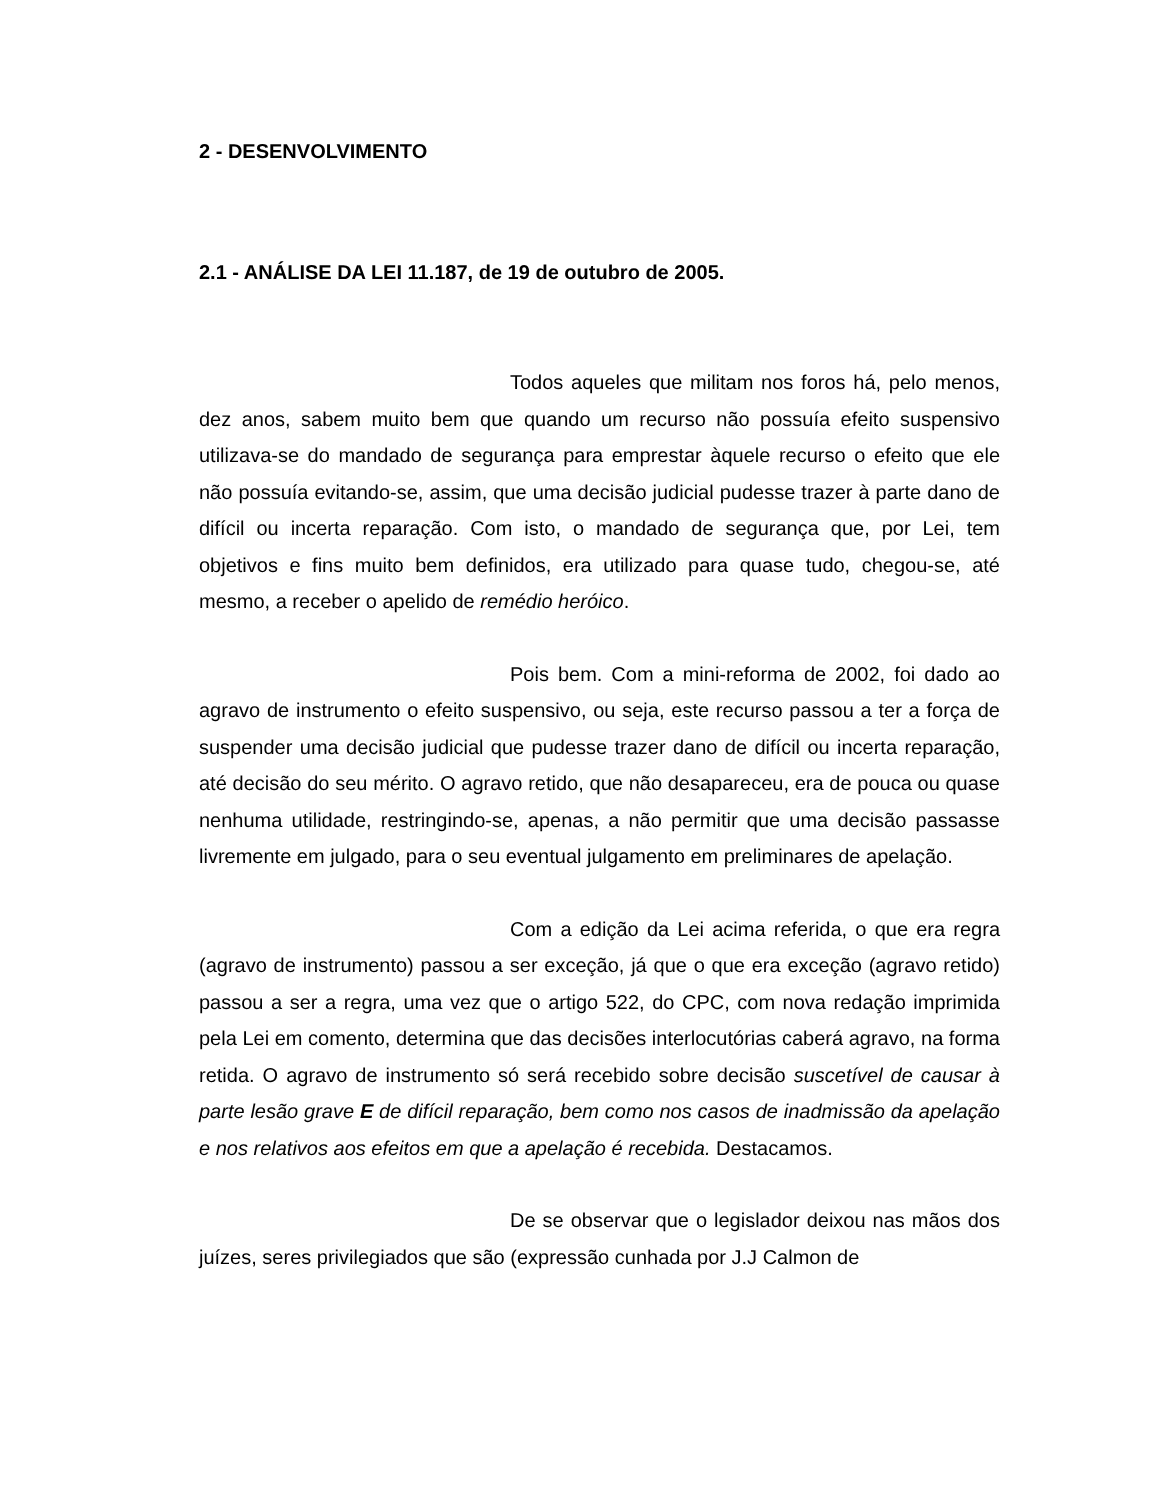2 - DESENVOLVIMENTO
2.1 - ANÁLISE DA LEI 11.187, de 19 de outubro de 2005.
Todos aqueles que militam nos foros há, pelo menos, dez anos, sabem muito bem que quando um recurso não possuía efeito suspensivo utilizava-se do mandado de segurança para emprestar àquele recurso o efeito que ele não possuía evitando-se, assim, que uma decisão judicial pudesse trazer à parte dano de difícil ou incerta reparação. Com isto, o mandado de segurança que, por Lei, tem objetivos e fins muito bem definidos, era utilizado para quase tudo, chegou-se, até mesmo, a receber o apelido de remédio heróico.
Pois bem. Com a mini-reforma de 2002, foi dado ao agravo de instrumento o efeito suspensivo, ou seja, este recurso passou a ter a força de suspender uma decisão judicial que pudesse trazer dano de difícil ou incerta reparação, até decisão do seu mérito. O agravo retido, que não desapareceu, era de pouca ou quase nenhuma utilidade, restringindo-se, apenas, a não permitir que uma decisão passasse livremente em julgado, para o seu eventual julgamento em preliminares de apelação.
Com a edição da Lei acima referida, o que era regra (agravo de instrumento) passou a ser exceção, já que o que era exceção (agravo retido) passou a ser a regra, uma vez que o artigo 522, do CPC, com nova redação imprimida pela Lei em comento, determina que das decisões interlocutórias caberá agravo, na forma retida. O agravo de instrumento só será recebido sobre decisão suscetível de causar à parte lesão grave E de difícil reparação, bem como nos casos de inadmissão da apelação e nos relativos aos efeitos em que a apelação é recebida. Destacamos.
De se observar que o legislador deixou nas mãos dos juízes, seres privilegiados que são (expressão cunhada por J.J Calmon de